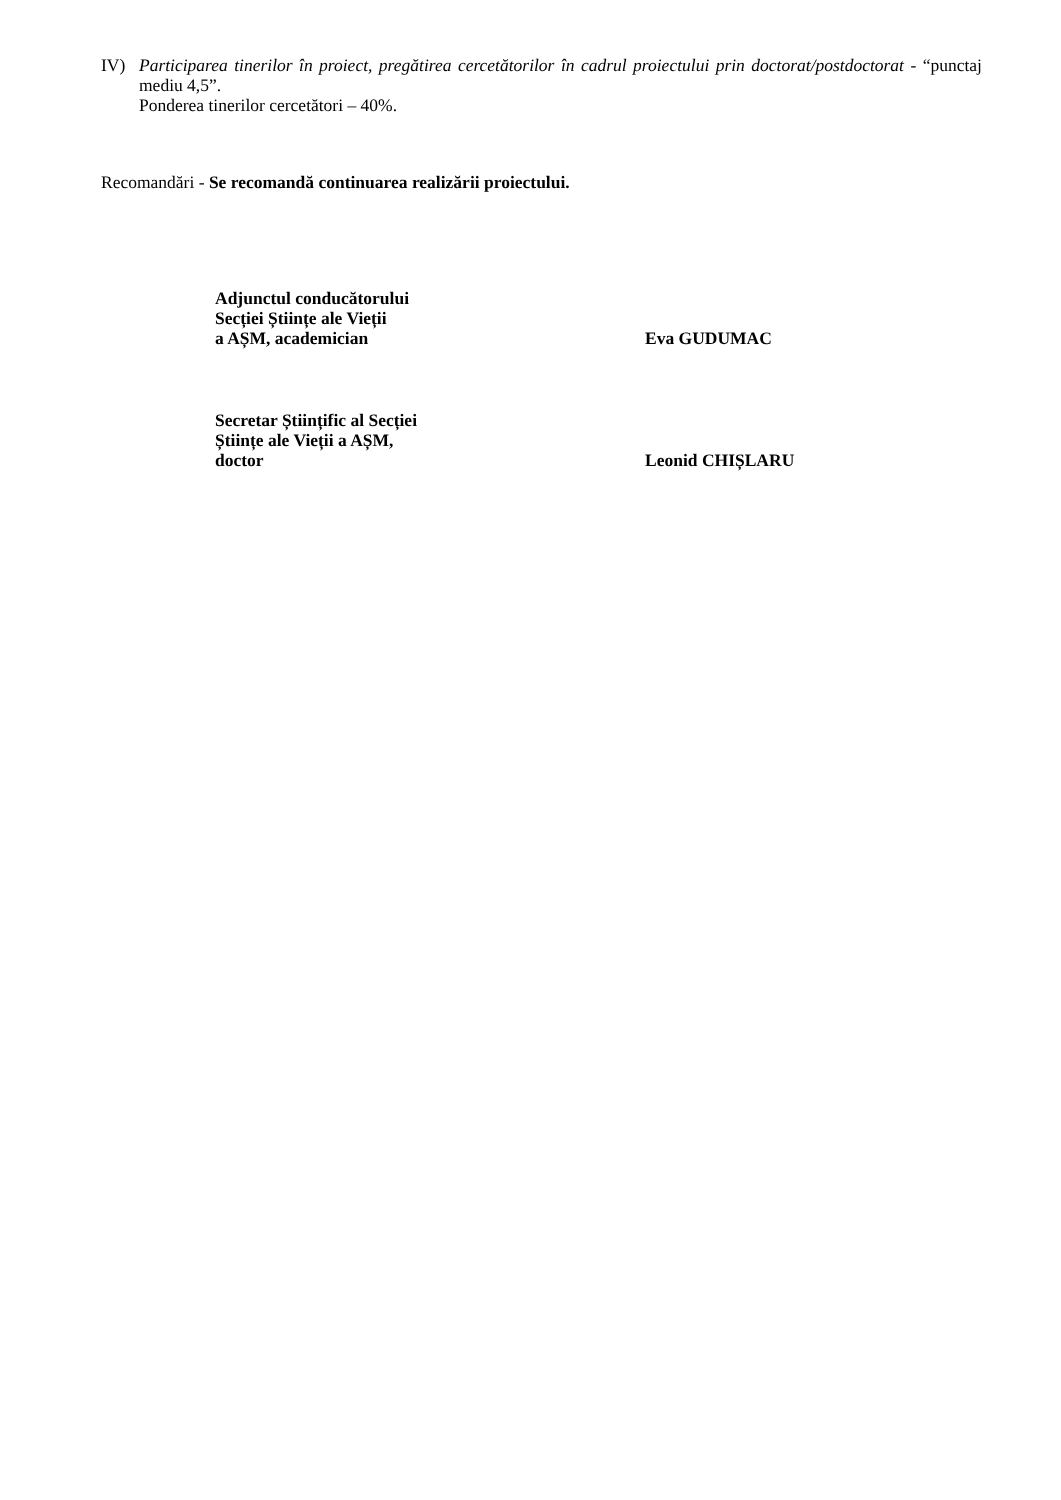IV) Participarea tinerilor în proiect, pregătirea cercetătorilor în cadrul proiectului prin doctorat/postdoctorat - “punctaj mediu 4,5”.
Ponderea tinerilor cercetători – 40%.
Recomandări - Se recomandă continuarea realizării proiectului.
Adjunctul conducătorului
Secției Științe ale Vieții
a AȘM, academician
Eva GUDUMAC
Secretar Științific al Secției
Științe ale Vieții a AȘM,
doctor
Leonid CHIȘLARU